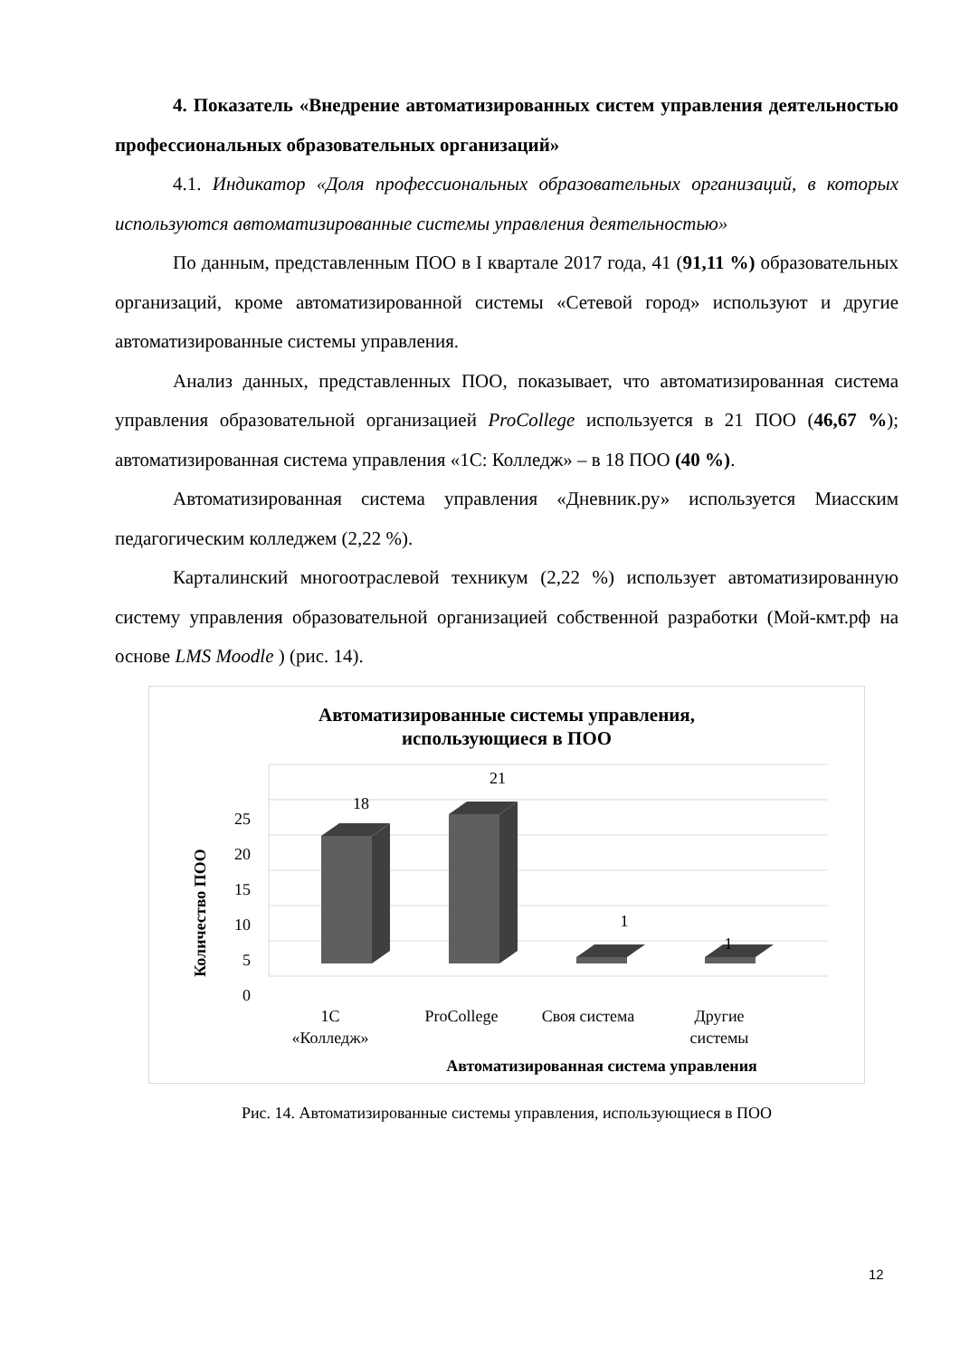4. Показатель «Внедрение автоматизированных систем управления деятельностью профессиональных образовательных организаций»
4.1. Индикатор «Доля профессиональных образовательных организаций, в которых используются автоматизированные системы управления деятельностью»
По данным, представленным ПОО в I квартале 2017 года, 41 (91,11 %) образовательных организаций, кроме автоматизированной системы «Сетевой город» используют и другие автоматизированные системы управления.
Анализ данных, представленных ПОО, показывает, что автоматизированная система управления образовательной организацией ProCollege используется в 21 ПОО (46,67 %); автоматизированная система управления «1С: Колледж» – в 18 ПОО (40 %).
Автоматизированная система управления «Дневник.ру» используется Миасским педагогическим колледжем (2,22 %).
Карталинский многоотраслевой техникум (2,22 %) использует автоматизированную систему управления образовательной организацией собственной разработки (Мой-кмт.рф на основе LMS Moodle ) (рис. 14).
Автоматизированные системы управления,
использующиеся в ПОО
0
5
10
15
20
25
Количество ПОО
18
21
1
1
1С
«Колледж»
ProCollege
Своя система
Другие
системы
Автоматизированная система управления
Рис. 14. Автоматизированные системы управления, использующиеся в ПОО
12